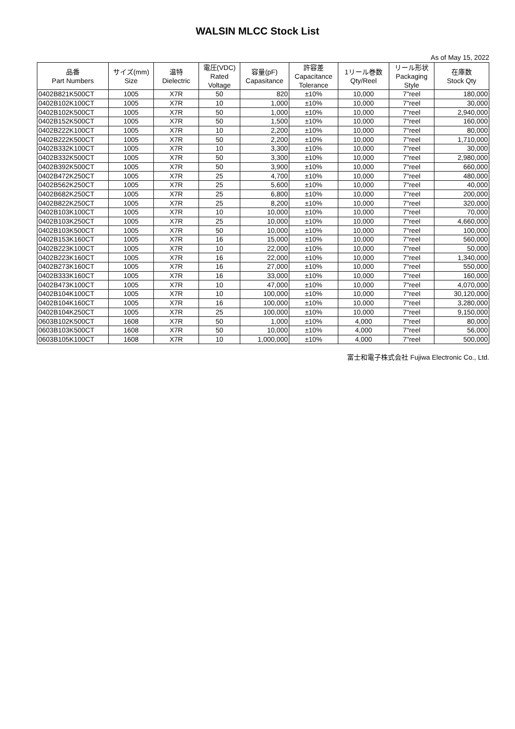WALSIN MLCC Stock List
As of May 15, 2022
| 品番 Part Numbers | サイズ(mm) Size | 温特 Dielectric | 電圧(VDC) Rated Voltage | 容量(pF) Capasitance | 許容差 Capacitance Tolerance | 1リール巻数 Qty/Reel | リール形状 Packaging Style | 在庫数 Stock Qty |
| --- | --- | --- | --- | --- | --- | --- | --- | --- |
| 0402B821K500CT | 1005 | X7R | 50 | 820 | ±10% | 10,000 | 7"reel | 180,000 |
| 0402B102K100CT | 1005 | X7R | 10 | 1,000 | ±10% | 10,000 | 7"reel | 30,000 |
| 0402B102K500CT | 1005 | X7R | 50 | 1,000 | ±10% | 10,000 | 7"reel | 2,940,000 |
| 0402B152K500CT | 1005 | X7R | 50 | 1,500 | ±10% | 10,000 | 7"reel | 160,000 |
| 0402B222K100CT | 1005 | X7R | 10 | 2,200 | ±10% | 10,000 | 7"reel | 80,000 |
| 0402B222K500CT | 1005 | X7R | 50 | 2,200 | ±10% | 10,000 | 7"reel | 1,710,000 |
| 0402B332K100CT | 1005 | X7R | 10 | 3,300 | ±10% | 10,000 | 7"reel | 30,000 |
| 0402B332K500CT | 1005 | X7R | 50 | 3,300 | ±10% | 10,000 | 7"reel | 2,980,000 |
| 0402B392K500CT | 1005 | X7R | 50 | 3,900 | ±10% | 10,000 | 7"reel | 660,000 |
| 0402B472K250CT | 1005 | X7R | 25 | 4,700 | ±10% | 10,000 | 7"reel | 480,000 |
| 0402B562K250CT | 1005 | X7R | 25 | 5,600 | ±10% | 10,000 | 7"reel | 40,000 |
| 0402B682K250CT | 1005 | X7R | 25 | 6,800 | ±10% | 10,000 | 7"reel | 200,000 |
| 0402B822K250CT | 1005 | X7R | 25 | 8,200 | ±10% | 10,000 | 7"reel | 320,000 |
| 0402B103K100CT | 1005 | X7R | 10 | 10,000 | ±10% | 10,000 | 7"reel | 70,000 |
| 0402B103K250CT | 1005 | X7R | 25 | 10,000 | ±10% | 10,000 | 7"reel | 4,660,000 |
| 0402B103K500CT | 1005 | X7R | 50 | 10,000 | ±10% | 10,000 | 7"reel | 100,000 |
| 0402B153K160CT | 1005 | X7R | 16 | 15,000 | ±10% | 10,000 | 7"reel | 560,000 |
| 0402B223K100CT | 1005 | X7R | 10 | 22,000 | ±10% | 10,000 | 7"reel | 50,000 |
| 0402B223K160CT | 1005 | X7R | 16 | 22,000 | ±10% | 10,000 | 7"reel | 1,340,000 |
| 0402B273K160CT | 1005 | X7R | 16 | 27,000 | ±10% | 10,000 | 7"reel | 550,000 |
| 0402B333K160CT | 1005 | X7R | 16 | 33,000 | ±10% | 10,000 | 7"reel | 160,000 |
| 0402B473K100CT | 1005 | X7R | 10 | 47,000 | ±10% | 10,000 | 7"reel | 4,070,000 |
| 0402B104K100CT | 1005 | X7R | 10 | 100,000 | ±10% | 10,000 | 7"reel | 30,120,000 |
| 0402B104K160CT | 1005 | X7R | 16 | 100,000 | ±10% | 10,000 | 7"reel | 3,280,000 |
| 0402B104K250CT | 1005 | X7R | 25 | 100,000 | ±10% | 10,000 | 7"reel | 9,150,000 |
| 0603B102K500CT | 1608 | X7R | 50 | 1,000 | ±10% | 4,000 | 7"reel | 80,000 |
| 0603B103K500CT | 1608 | X7R | 50 | 10,000 | ±10% | 4,000 | 7"reel | 56,000 |
| 0603B105K100CT | 1608 | X7R | 10 | 1,000,000 | ±10% | 4,000 | 7"reel | 500,000 |
富士和電子株式会社 Fujiwa Electronic Co., Ltd.